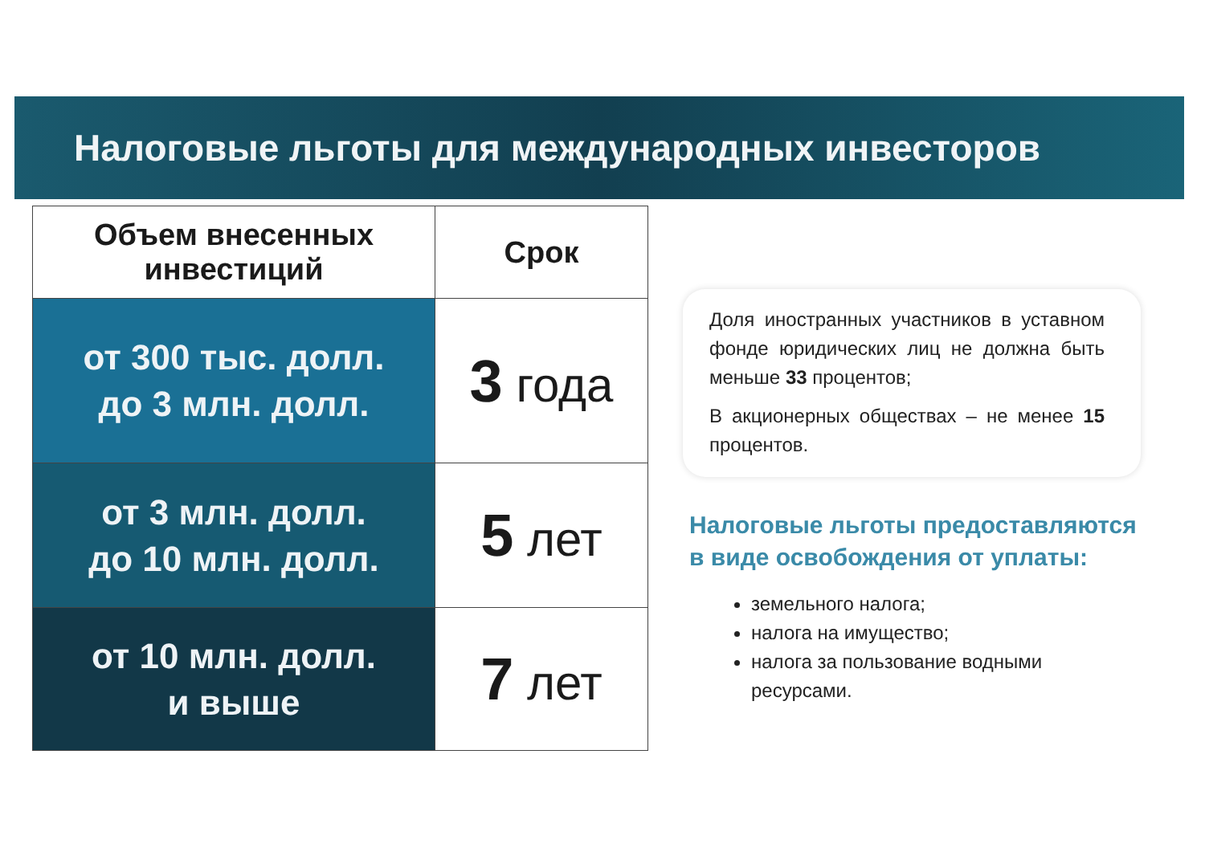Налоговые льготы для международных инвесторов
| Объем внесенных инвестиций | Срок |
| --- | --- |
| от 300 тыс. долл. до 3 млн. долл. | 3 года |
| от 3 млн. долл. до 10 млн. долл. | 5 лет |
| от 10 млн. долл. и выше | 7 лет |
Доля иностранных участников в уставном фонде юридических лиц не должна быть меньше 33 процентов;
В акционерных обществах – не менее 15 процентов.
Налоговые льготы предоставляются в виде освобождения от уплаты:
земельного налога;
налога на имущество;
налога за пользование водными ресурсами.